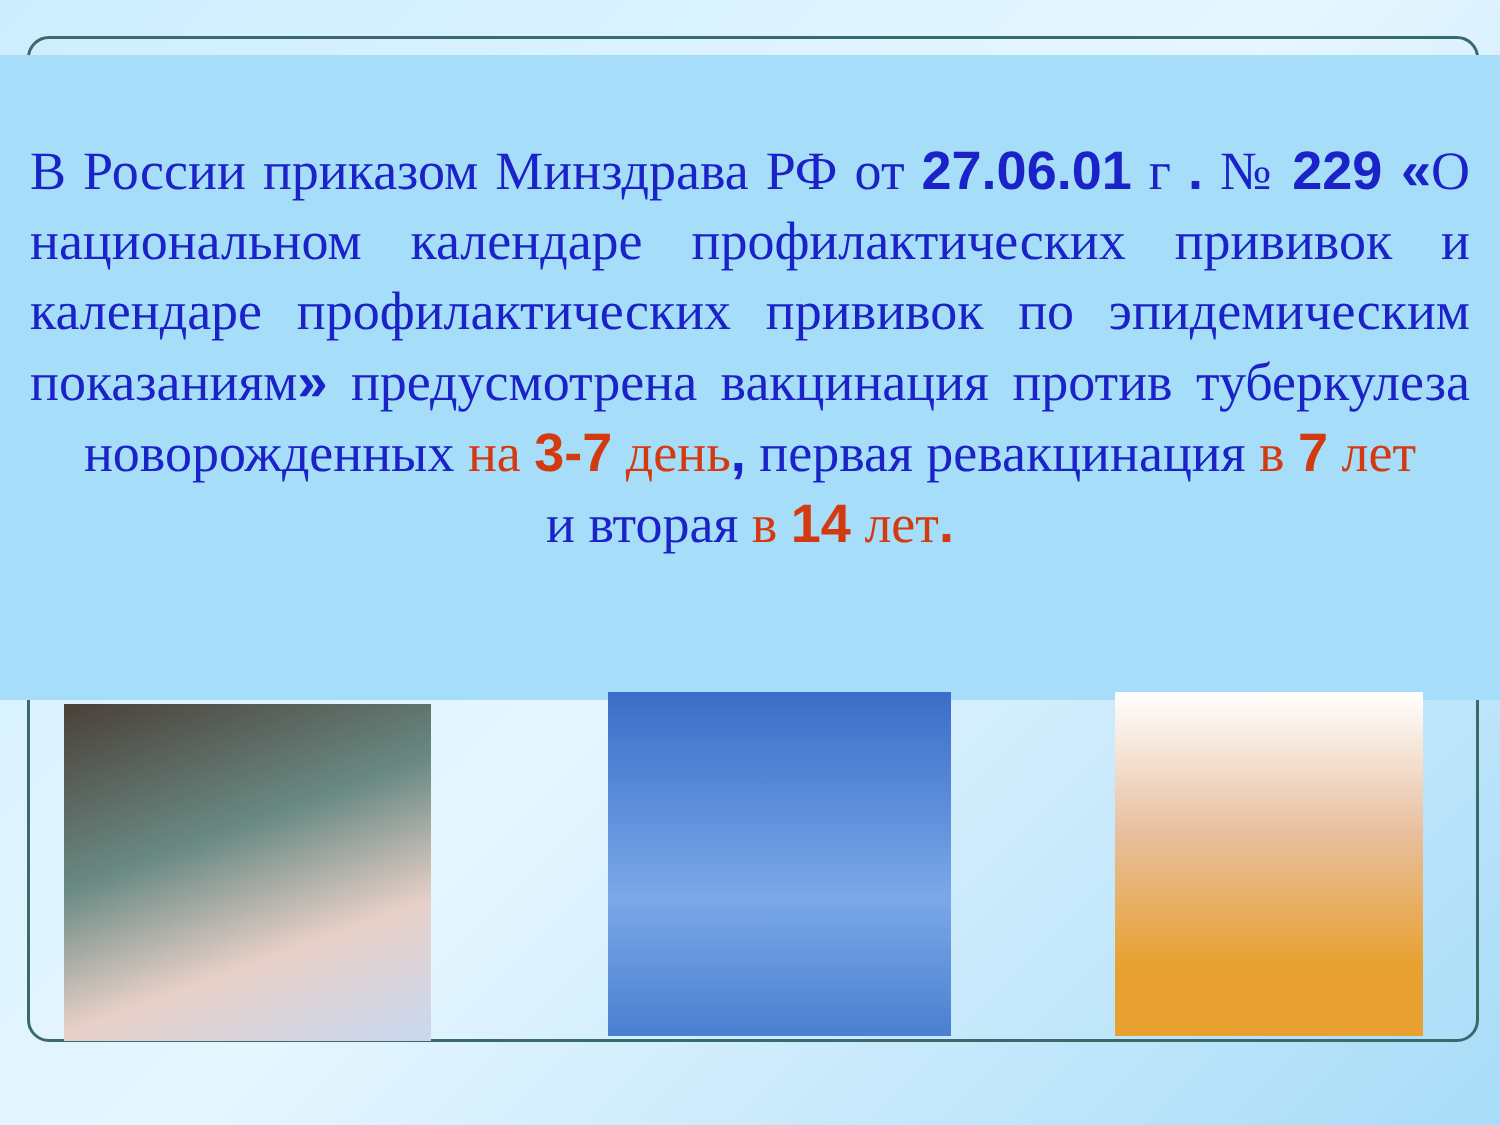В России приказом Минздрава РФ от 27.06.01 г . № 229 «О национальном календаре профилактических прививок и календаре профилактических прививок по эпидемическим показаниям» предусмотрена вакцинация против туберкулеза новорожденных на 3-7 день, первая ревакцинация в 7 лет
и вторая в 14 лет.